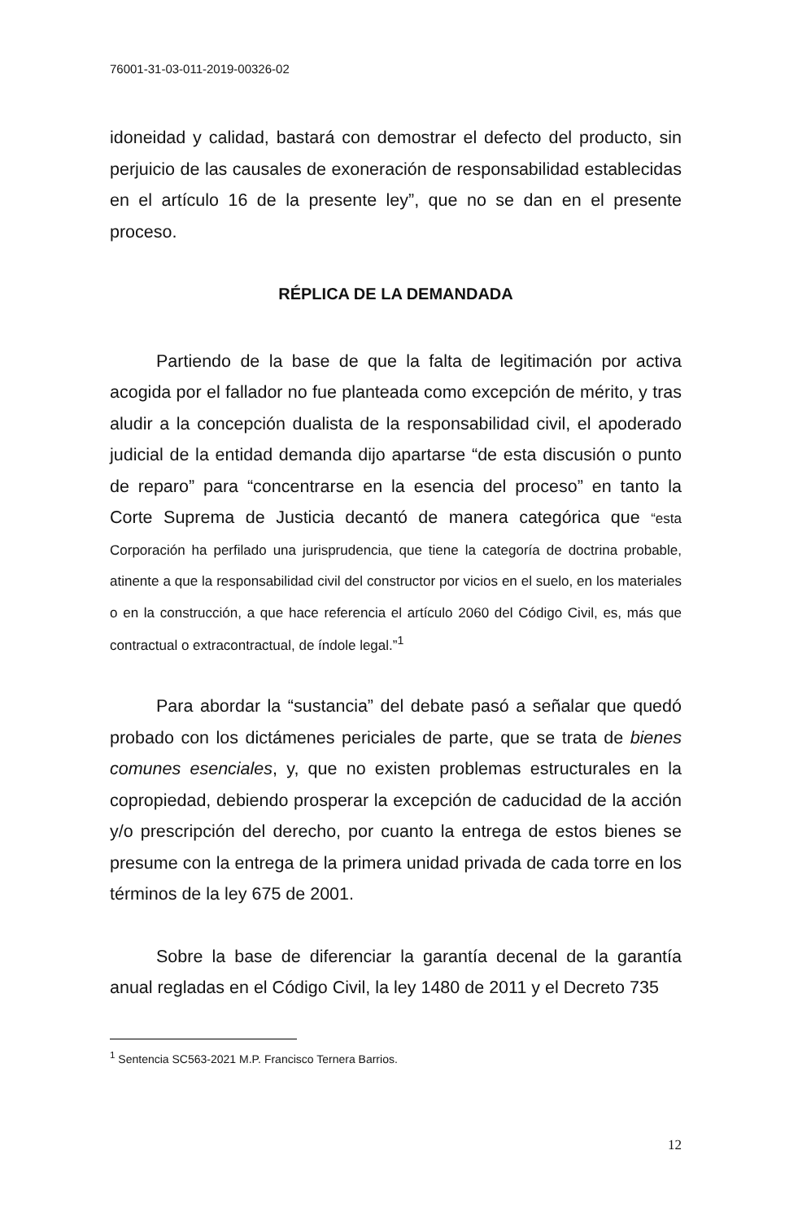76001-31-03-011-2019-00326-02
idoneidad y calidad, bastará con demostrar el defecto del producto, sin perjuicio de las causales de exoneración de responsabilidad establecidas en el artículo 16 de la presente ley”, que no se dan en el presente proceso.
RÉPLICA DE LA DEMANDADA
Partiendo de la base de que la falta de legitimación por activa acogida por el fallador no fue planteada como excepción de mérito, y tras aludir a la concepción dualista de la responsabilidad civil, el apoderado judicial de la entidad demanda dijo apartarse “de esta discusión o punto de reparo” para “concentrarse en la esencia del proceso” en tanto la Corte Suprema de Justicia decantó de manera categórica que “esta Corporación ha perfilado una jurisprudencia, que tiene la categoría de doctrina probable, atinente a que la responsabilidad civil del constructor por vicios en el suelo, en los materiales o en la construcción, a que hace referencia el artículo 2060 del Código Civil, es, más que contractual o extracontractual, de índole legal.”<sup>1</sup>
Para abordar la “sustancia” del debate pasó a señalar que quedó probado con los dictámenes periciales de parte, que se trata de bienes comunes esenciales, y, que no existen problemas estructurales en la copropiedad, debiendo prosperar la excepción de caducidad de la acción y/o prescripción del derecho, por cuanto la entrega de estos bienes se presume con la entrega de la primera unidad privada de cada torre en los términos de la ley 675 de 2001.
Sobre la base de diferenciar la garantía decenal de la garantía anual regladas en el Código Civil, la ley 1480 de 2011 y el Decreto 735
<sup>1</sup> Sentencia SC563-2021 M.P. Francisco Ternera Barrios.
12